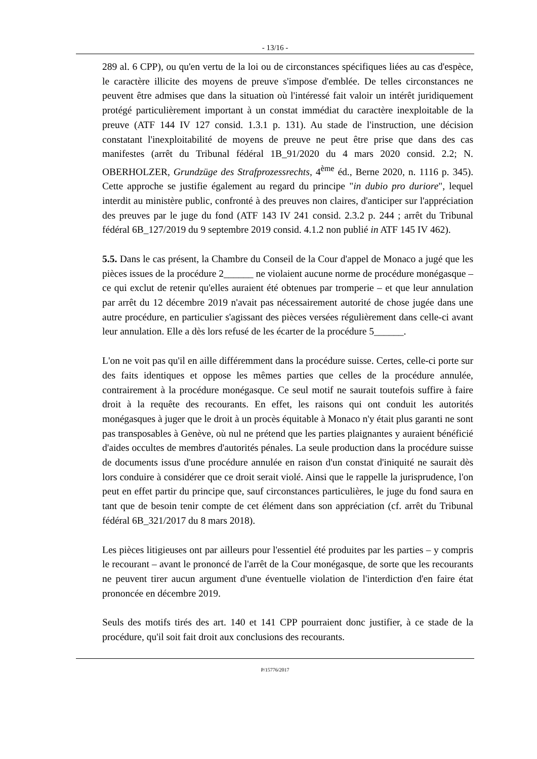- 13/16 -
289 al. 6 CPP), ou qu'en vertu de la loi ou de circonstances spécifiques liées au cas d'espèce, le caractère illicite des moyens de preuve s'impose d'emblée. De telles circonstances ne peuvent être admises que dans la situation où l'intéressé fait valoir un intérêt juridiquement protégé particulièrement important à un constat immédiat du caractère inexploitable de la preuve (ATF 144 IV 127 consid. 1.3.1 p. 131). Au stade de l'instruction, une décision constatant l'inexploitabilité de moyens de preuve ne peut être prise que dans des cas manifestes (arrêt du Tribunal fédéral 1B_91/2020 du 4 mars 2020 consid. 2.2; N. OBERHOLZER, Grundzüge des Strafprozessrechts, 4<sup>ème</sup> éd., Berne 2020, n. 1116 p. 345). Cette approche se justifie également au regard du principe "in dubio pro duriore", lequel interdit au ministère public, confronté à des preuves non claires, d'anticiper sur l'appréciation des preuves par le juge du fond (ATF 143 IV 241 consid. 2.3.2 p. 244 ; arrêt du Tribunal fédéral 6B_127/2019 du 9 septembre 2019 consid. 4.1.2 non publié in ATF 145 IV 462).
5.5. Dans le cas présent, la Chambre du Conseil de la Cour d'appel de Monaco a jugé que les pièces issues de la procédure 2______ ne violaient aucune norme de procédure monégasque – ce qui exclut de retenir qu'elles auraient été obtenues par tromperie – et que leur annulation par arrêt du 12 décembre 2019 n'avait pas nécessairement autorité de chose jugée dans une autre procédure, en particulier s'agissant des pièces versées régulièrement dans celle-ci avant leur annulation. Elle a dès lors refusé de les écarter de la procédure 5______.
L'on ne voit pas qu'il en aille différemment dans la procédure suisse. Certes, celle-ci porte sur des faits identiques et oppose les mêmes parties que celles de la procédure annulée, contrairement à la procédure monégasque. Ce seul motif ne saurait toutefois suffire à faire droit à la requête des recourants. En effet, les raisons qui ont conduit les autorités monégasques à juger que le droit à un procès équitable à Monaco n'y était plus garanti ne sont pas transposables à Genève, où nul ne prétend que les parties plaignantes y auraient bénéficié d'aides occultes de membres d'autorités pénales. La seule production dans la procédure suisse de documents issus d'une procédure annulée en raison d'un constat d'iniquité ne saurait dès lors conduire à considérer que ce droit serait violé. Ainsi que le rappelle la jurisprudence, l'on peut en effet partir du principe que, sauf circonstances particulières, le juge du fond saura en tant que de besoin tenir compte de cet élément dans son appréciation (cf. arrêt du Tribunal fédéral 6B_321/2017 du 8 mars 2018).
Les pièces litigieuses ont par ailleurs pour l'essentiel été produites par les parties – y compris le recourant – avant le prononcé de l'arrêt de la Cour monégasque, de sorte que les recourants ne peuvent tirer aucun argument d'une éventuelle violation de l'interdiction d'en faire état prononcée en décembre 2019.
Seuls des motifs tirés des art. 140 et 141 CPP pourraient donc justifier, à ce stade de la procédure, qu'il soit fait droit aux conclusions des recourants.
P/15776/2017